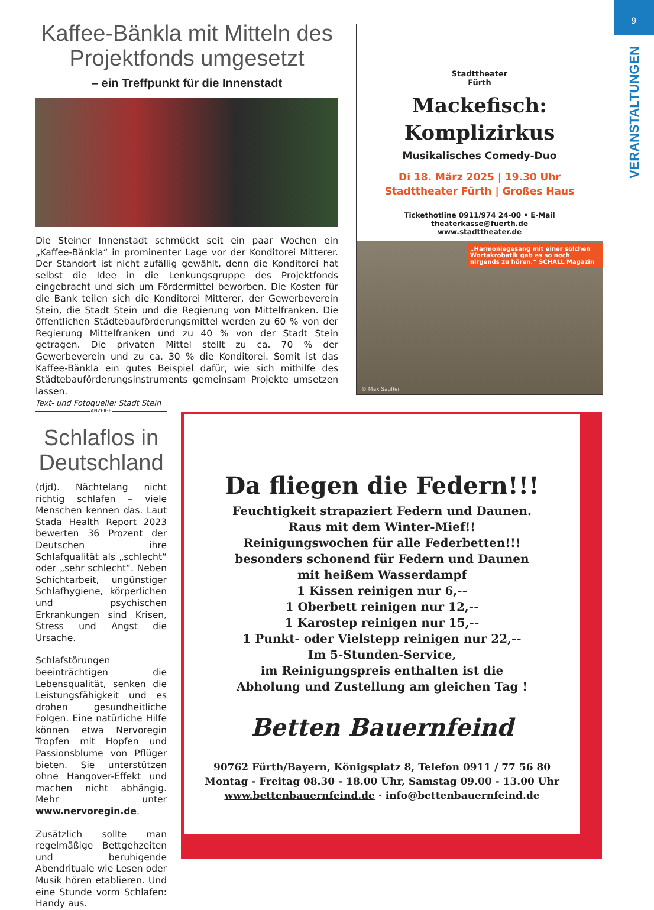9
VERANSTALTUNGEN
Kaffee-Bänkla mit Mitteln des Projektfonds umgesetzt
– ein Treffpunkt für die Innenstadt
Die Steiner Innenstadt schmückt seit ein paar Wochen ein „Kaffee-Bänkla“ in prominenter Lage vor der Konditorei Mitterer. Der Standort ist nicht zufällig gewählt, denn die Konditorei hat selbst die Idee in die Lenkungsgruppe des Projektfonds eingebracht und sich um Fördermittel beworben. Die Kosten für die Bank teilen sich die Konditorei Mitterer, der Gewerbeverein Stein, die Stadt Stein und die Regierung von Mittelfranken. Die öffentlichen Städtebauförderungsmittel werden zu 60 % von der Regierung Mittelfranken und zu 40 % von der Stadt Stein getragen. Die privaten Mittel stellt zu ca. 70 % der Gewerbeverein und zu ca. 30 % die Konditorei. Somit ist das Kaffee-Bänkla ein gutes Beispiel dafür, wie sich mithilfe des Städtebauförderungsinstruments gemeinsam Projekte umsetzen lassen.
Text- und Fotoquelle: Stadt Stein
Stadttheater
Fürth
Mackefisch:
Komplizirkus
Musikalisches Comedy-Duo
Di 18. März 2025 | 19.30 Uhr
Stadttheater Fürth | Großes Haus
Tickethotline 0911/974 24-00 • E-Mail theaterkasse@fuerth.de
www.stadttheater.de
„Harmoniegesang mit einer solchen Wortakrobatik gab es so noch nirgends zu hören.“ SCHALL Magazin
© Max Saufler
ANZEIGE
Schlaflos in Deutschland
(djd). Nächtelang nicht richtig schlafen – viele Menschen kennen das. Laut Stada Health Report 2023 bewerten 36 Prozent der Deutschen ihre Schlafqualität als „schlecht“ oder „sehr schlecht“. Neben Schichtarbeit, ungünstiger Schlafhygiene, körperlichen und psychischen Erkrankungen sind Krisen, Stress und Angst die Ursache.
Schlafstörungen beeinträchtigen die Lebensqualität, senken die Leistungsfähigkeit und es drohen gesundheitliche Folgen. Eine natürliche Hilfe können etwa Nervoregin Tropfen mit Hopfen und Passionsblume von Pflüger bieten. Sie unterstützen ohne Hangover-Effekt und machen nicht abhängig. Mehr unter www.nervoregin.de.
Zusätzlich sollte man regelmäßige Bettgehzeiten und beruhigende Abendrituale wie Lesen oder Musik hören etablieren. Und eine Stunde vorm Schlafen: Handy aus.
Da fliegen die Federn!!!
Feuchtigkeit strapaziert Federn und Daunen.
Raus mit dem Winter-Mief!!
Reinigungswochen für alle Federbetten!!!
besonders schonend für Federn und Daunen
mit heißem Wasserdampf
1 Kissen reinigen nur 6,--
1 Oberbett reinigen nur 12,--
1 Karostep reinigen nur 15,--
1 Punkt- oder Vielstepp reinigen nur 22,--
Im 5-Stunden-Service,
im Reinigungspreis enthalten ist die
Abholung und Zustellung am gleichen Tag !
Betten Bauernfeind
90762 Fürth/Bayern, Königsplatz 8, Telefon 0911 / 77 56 80
Montag - Freitag 08.30 - 18.00 Uhr, Samstag 09.00 - 13.00 Uhr
www.bettenbauernfeind.de · info@bettenbauernfeind.de